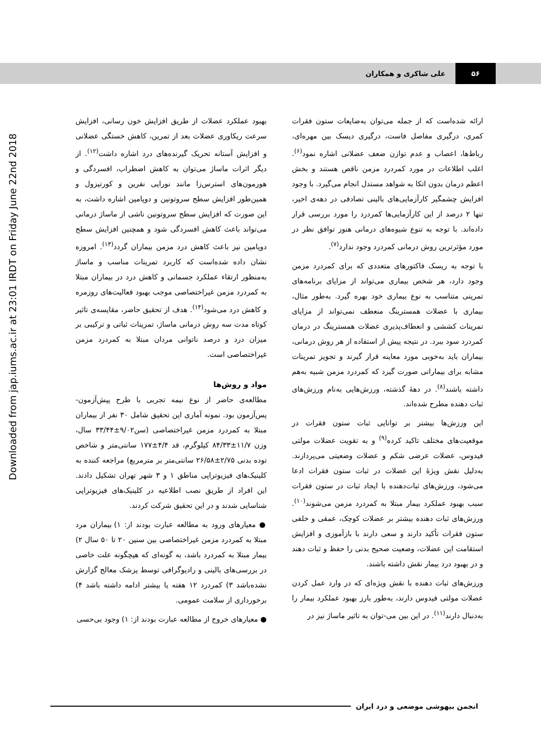۵۶ علی شاکری و همکاران
Downloaded from jap.iums.ac.ir at 23:01 IRDT on Friday June 22nd 2018
ارائه شده‌است که از جمله می‌توان به‌ضایعات ستون فقرات کمری، درگیری مفاصل فاست، درگیری دیسک بین مهره‌ای، رباط‌ها، اعصاب و عدم توازن ضعف عضلانی اشاره نمود<sup>(۶)</sup>. اغلب اطلاعات در مورد کمردرد مزمن ناقص هستند و بخش اعظم درمان بدون اتکا به شواهد مستدل انجام می‌گیرد. با وجود افزایش چشمگیر کارآزمایی‌های بالینی تصادفی در دهه‌ی اخیر، تنها ۲ درصد از این کارآزمایی‌ها کمردرد را مورد بررسی قرار داده‌اند. با توجه به تنوع شیوه‌های درمانی هنوز توافق نظر در مورد مؤثرترین روش درمانی کمردرد وجود ندارد<sup>(۷)</sup>.
با توجه به ریسک فاکتورهای متعددی که برای کمردرد مزمن وجود دارد، هر شخص بیماری می‌تواند از مزایای برنامه‌های تمرینی متناسب به نوع بیماری خود بهره گیرد. به‌طور مثال، بیماری با عضلات همسترینگ منعطف نمی‌تواند از مزایای تمرینات کششی و انعطاف‌پذیری عضلات همسترینگ در درمان کمردرد سود ببرد. در نتیجه پیش از استفاده از هر روش درمانی، بیماران باید به‌خوبی مورد معاینه قرار گیرند و تجویز تمرینات مشابه برای بیمارانی صورت گیرد که کمردرد مزمن شبیه به‌هم داشته باشند<sup>(۸)</sup>. در دههٔ گذشته، ورزش‌هایی به‌نام ورزش‌های ثبات دهنده مطرح شده‌اند.
این ورزش‌ها بیشتر بر توانایی ثبات ستون فقرات در موقعیت‌های مختلف تاکید کرده<sup>(۹)</sup> و به تقویت عضلات مولتی فیدوس، عضلات عرضی شکم و عضلات وضعیتی می‌پردازند. به‌دلیل نقش ویژهٔ این عضلات در ثبات ستون فقرات ادعا می‌شود، ورزش‌های ثبات‌دهنده با ایجاد ثبات در ستون فقرات سبب بهبود عملکرد بیمار مبتلا به کمردرد مزمن می‌شوند<sup>(۱۰)</sup>. ورزش‌های ثبات دهنده بیشتر بر عضلات کوچک، عمقی و خلفی ستون فقرات تأکید دارند و سعی دارند با بازآموزی و افزایش استقامت این عضلات، وضعیت صحیح بدنی را حفظ و ثبات دهند و در بهبود درد بیمار نقش داشته باشند.
ورزش‌های ثبات دهنده با نقش ویژه‌ای که در وارد عمل کردن عضلات مولتی فیدوس دارند، به‌طور بارز بهبود عملکرد بیمار را به‌دنبال دارند<sup>(۱۱)</sup>. در این بین می-توان به تاثیر ماساژ نیز در
بهبود عملکرد عضلات از طریق افزایش خون رسانی، افزایش سرعت ریکاوری عضلات بعد از تمرین، کاهش خستگی عضلانی و افزایش آستانه تحریک گیرنده‌های درد اشاره داشت<sup>(۱۲)</sup>. از دیگر اثرات ماساژ می‌توان به کاهش اضطراب، افسردگی و هورمون‌های استرس‌زا مانند نوراپی نفرین و کورتیزول و همین‌طور افزایش سطح سروتونین و دوپامین اشاره داشت، به این صورت که افزایش سطح سروتونین ناشی از ماساژ درمانی می‌تواند باعث کاهش افسردگی شود و همچنین افزایش سطح دوپامین نیز باعث کاهش درد مزمن بیماران گردد<sup>(۱۳)</sup>. امروزه نشان داده شده‌است که کاربرد تمرینات مناسب و ماساژ به‌منظور ارتقاء عملکرد جسمانی و کاهش درد در بیماران مبتلا به کمردرد مزمن غیراختصاصی موجب بهبود فعالیت‌های روزمره و کاهش درد می‌شود<sup>(۱۴)</sup>. هدف از تحقیق حاضر، مقایسه‌ی تاثیر کوتاه مدت سه روش درمانی ماساژ، تمرینات ثباتی و ترکیبی بر میزان درد و درصد ناتوانی مردان مبتلا به کمردرد مزمن غیراختصاصی است.
مواد و روش‌ها
مطالعه‌ی حاضر از نوع نیمه تجربی با طرح پیش‌آزمون-پس‌آزمون بود. نمونه آماری این تحقیق شامل ۳۰ نفر از بیماران مبتلا به کمردرد مزمن غیراختصاصی (سن۹/۰۲±۳۳/۴۴ سال، وزن ۱۱/۷±۸۴/۳۳ کیلوگرم، قد ۴/۴±۱۷۷ سانتی‌متر و شاخص توده بدنی ۲/۷۵±۲۶/۵۸ سانتی‌متر بر مترمربع) مراجعه کننده به کلینیک‌های فیزیوتراپی مناطق ۱ و ۳ شهر تهران تشکیل دادند. این افراد از طریق نصب اطلاعیه در کلینیک‌های فیزیوتراپی شناسایی شدند و در این تحقیق شرکت کردند.
● معیارهای ورود به مطالعه عبارت بودند از: ۱) بیماران مرد مبتلا به کمردرد مزمن غیراختصاصی بین سنین ۲۰ تا ۵۰ سال ۲) بیمار مبتلا به کمردرد باشد، به گونه‌ای که هیچگونه علت خاصی در بررسی‌های بالینی و رادیوگرافی توسط پزشک معالج گزارش نشده‌باشد ۳) کمردرد ۱۲ هفته یا بیشتر ادامه داشته باشد ۴) برخورداری از سلامت عمومی.
● معیارهای خروج از مطالعه عبارت بودند از: ۱) وجود بی‌حسی
انجمن بیهوشی موضعی و درد ایران